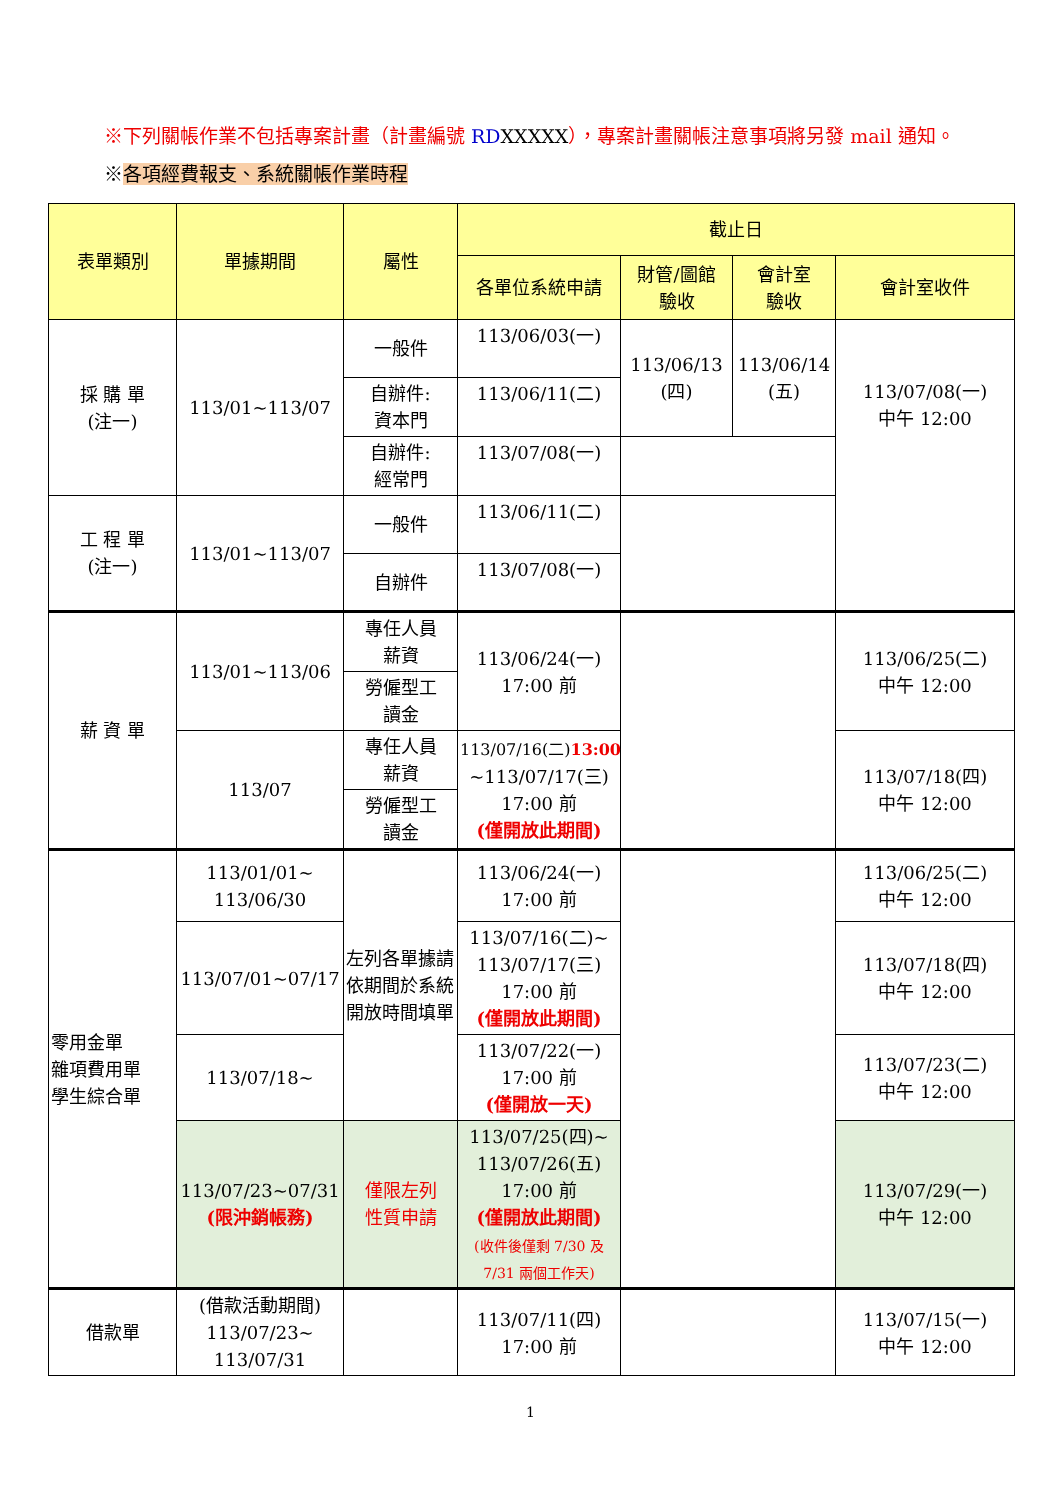※下列關帳作業不包括專案計畫（計畫編號 RD XXXXX），專案計畫關帳注意事項將另發 mail 通知。
※各項經費報支、系統關帳作業時程
| 表單類別 | 單據期間 | 屬性 | 截止日 | | | |
| --- | --- | --- | --- | --- | --- | --- |
| | | | 各單位系統申請 | 財管/圖館 驗收 | 會計室 驗收 | 會計室收件 |
| 採 購 單 (注一) | 113/01~113/07 | 一般件 | 113/06/03(一) | 113/06/13 (四) | 113/06/14 (五) | 113/07/08(一) 中午 12:00 |
| | | 自辦件: 資本門 | 113/06/11(二) | | | |
| | | 自辦件: 經常門 | 113/07/08(一) | | | |
| 工 程 單 (注一) | 113/01~113/07 | 一般件 | 113/06/11(二) | | | |
| | | 自辦件 | 113/07/08(一) | | | |
| 薪 資 單 | 113/01~113/06 | 專任人員 薪資 | 113/06/24(一) 17:00 前 | | | 113/06/25(二) 中午 12:00 |
| | | 勞僱型工 讀金 | | | | |
| | 113/07 | 專任人員 薪資 | 113/07/16(二) 13:00 ~113/07/17(三) 17:00 前 (僅開放此期間) | | | 113/07/18(四) 中午 12:00 |
| | | 勞僱型工 讀金 | | | | |
| 零用金單 雜項費用單 學生綜合單 | 113/01/01~ 113/06/30 | 左列各單據請依期間於系統開放時間填單 | 113/06/24(一) 17:00 前 | | | 113/06/25(二) 中午 12:00 |
| | 113/07/01~07/17 | | 113/07/16(二)~ 113/07/17(三) 17:00 前 (僅開放此期間) | | | 113/07/18(四) 中午 12:00 |
| | 113/07/18~ | | 113/07/22(一) 17:00 前 (僅開放一天) | | | 113/07/23(二) 中午 12:00 |
| | 113/07/23~07/31 (限沖銷帳務) | 僅限左列 性質申請 | 113/07/25(四)~ 113/07/26(五) 17:00 前 (僅開放此期間) (收件後僅剩 7/30 及 7/31 兩個工作天) | | | 113/07/29(一) 中午 12:00 |
| 借款單 | (借款活動期間) 113/07/23~ 113/07/31 | | 113/07/11(四) 17:00 前 | | | 113/07/15(一) 中午 12:00 |
1